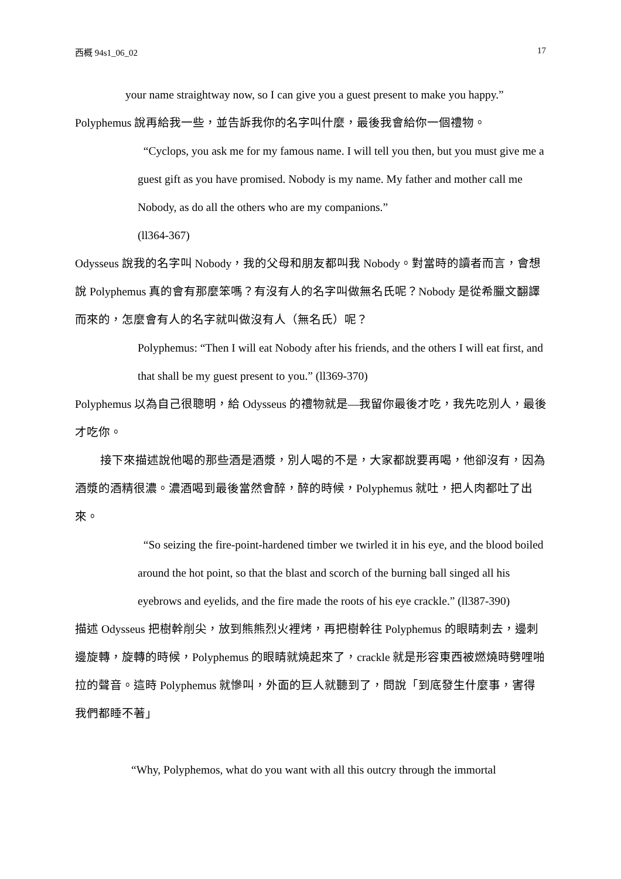西概 94s1_06_02 17
your name straightway now, so I can give you a guest present to make you happy.”
Polyphemus 說再給我一些，並告訴我你的名字叫什麼，最後我會給你一個禮物。
“Cyclops, you ask me for my famous name. I will tell you then, but you must give me a guest gift as you have promised. Nobody is my name. My father and mother call me Nobody, as do all the others who are my companions.”
(ll364-367)
Odysseus 說我的名字叫 Nobody，我的父母和朋友都叫我 Nobody。對當時的讀者而言，會想說 Polyphemus 真的會有那麼笨嗎？有沒有人的名字叫做無名氏呢？Nobody 是從希臘文翻譯而來的，怎麼會有人的名字就叫做沒有人（無名氏）呢？
Polyphemus: “Then I will eat Nobody after his friends, and the others I will eat first, and that shall be my guest present to you.” (ll369-370)
Polyphemus 以為自己很聰明，給 Odysseus 的禮物就是—我留你最後才吃，我先吃別人，最後才吃你。
接下來描述說他喝的那些酒是酒漿，別人喝的不是，大家都說要再喝，他卻沒有，因為酒漿的酒精很濃。濃酒喝到最後當然會醉，醉的時候，Polyphemus 就吐，把人肉都吐了出來。
“So seizing the fire-point-hardened timber we twirled it in his eye, and the blood boiled around the hot point, so that the blast and scorch of the burning ball singed all his eyebrows and eyelids, and the fire made the roots of his eye crackle.” (ll387-390)
描述 Odysseus 把樹幹削尖，放到熊熊烈火裡烤，再把樹幹往 Polyphemus 的眼睛刺去，邊刺邊旋轉，旋轉的時候，Polyphemus 的眼睛就燒起來了，crackle 就是形容東西被燃燒時劈哩啪拉的聲音。這時 Polyphemus 就慘叫，外面的巨人就聽到了，問說「到底發生什麼事，害得我們都睡不著」
“Why, Polyphemos, what do you want with all this outcry through the immortal